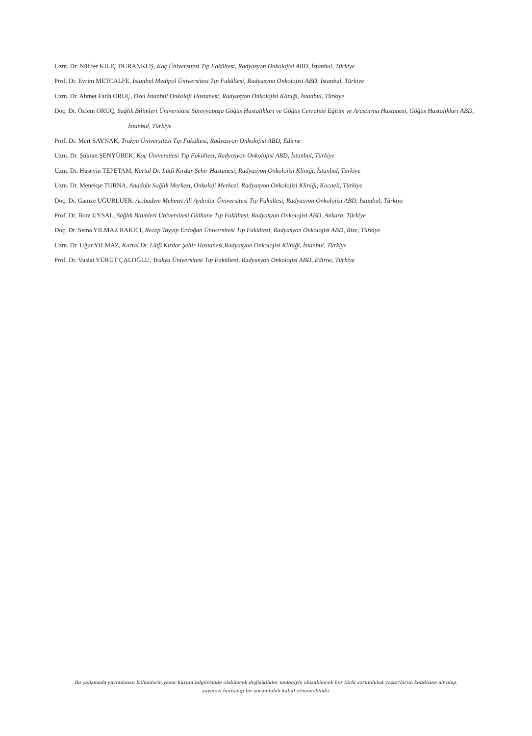Uzm. Dr. Nülifer KILIÇ DURANKUŞ, Koç Üniversitesi Tıp Fakültesi, Radyasyon Onkolojisi ABD, İstanbul, Türkiye
Prof. Dr. Evrim METCALFE, İstanbul Medipol Üniversitesi Tıp Fakültesi, Radyasyon Onkolojisi ABD, İstanbul, Türkiye
Uzm. Dr. Ahmet Fatih ORUÇ, Özel İstanbul Onkoloji Hastanesi, Radyasyon Onkolojisi Kliniği, İstanbul, Türkiye
Doç. Dr. Özlem ORUÇ, Sağlık Bilimleri Üniversitesi Süreyyapaşa Göğüs Hastalıkları ve Göğüs Cerrahisi Eğitim ve Araştırma Hastanesi, Göğüs Hastalıkları ABD, İstanbul, Türkiye
Prof. Dr. Mert SAYNAK, Trakya Üniversitesi Tıp Fakültesi, Radyasyon Onkolojisi ABD, Edirne
Uzm. Dr. Şükran ŞENYÜREK, Koç Üniversitesi Tıp Fakültesi, Radyasyon Onkolojisi ABD, İstanbul, Türkiye
Uzm. Dr. Hüseyin TEPETAM, Kartal Dr. Lütfi Kırdar Şehir Hastanesi, Radyasyon Onkolojisi Kliniği, İstanbul, Türkiye
Uzm. Dr. Menekşe TURNA, Anadolu Sağlık Merkezi, Onkoloji Merkezi, Radyasyon Onkolojisi Kliniği, Kocaeli, Türkiye
Doç. Dr. Gamze UĞURLUER, Acıbadem Mehmet Ali Aydınlar Üniversitesi Tıp Fakültesi, Radyasyon Onkolojisi ABD, İstanbul, Türkiye
Prof. Dr. Bora UYSAL, Sağlık Bilimleri Üniversitesi Gülhane Tıp Fakültesi, Radyasyon Onkolojisi ABD, Ankara, Türkiye
Doç. Dr. Sema YILMAZ RAKICI, Recep Tayyip Erdoğan Üniversitesi Tıp Fakültesi, Radyasyon Onkolojisi ABD, Rize, Türkiye
Uzm. Dr. Uğur YILMAZ, Kartal Dr. Lütfi Kırdar Şehir Hastanesi,Radyasyon Onkolojisi Kliniği, İstanbul, Türkiye
Prof. Dr. Vuslat YÜRÜT ÇALOĞLU, Trakya Üniversitesi Tıp Fakültesi, Radyasyon Onkolojisi ABD, Edirne, Türkiye
Bu çalışmada yayımlanan bölümlerin yazar kurum bilgilerinde olabilecek değişiklikler nedeniyle oluşabilecek her türlü sorumluluk yazar(lar)ın kendisine ait olup, yayınevi herhangi bir sorumluluk kabul etmemektedir.